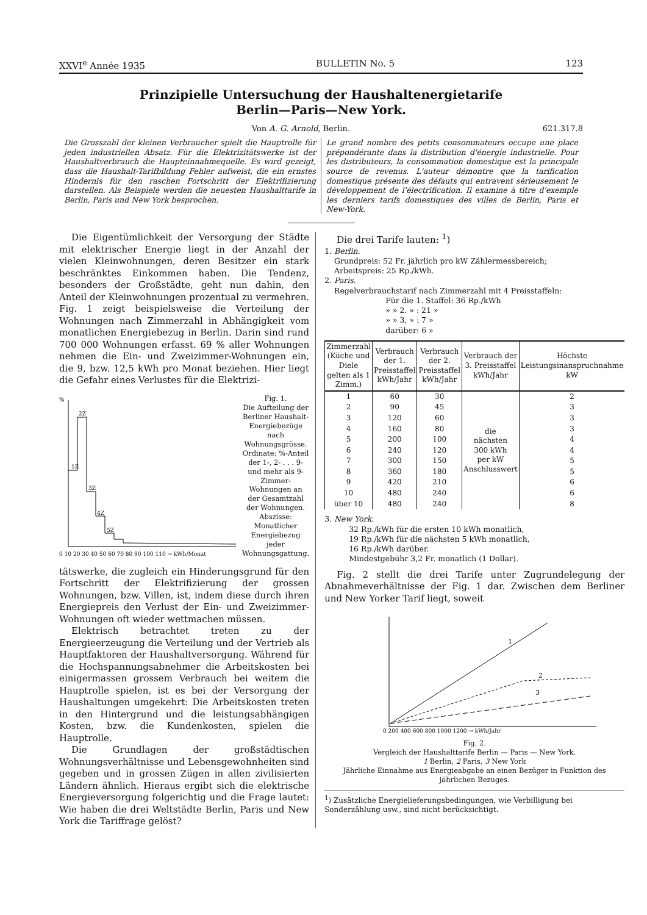XXVI<sup>e</sup> Année 1935 BULLETIN No. 5 123
Prinzipielle Untersuchung der Haushaltenergietarife
Berlin—Paris—New York.
Von A. G. Arnold, Berlin. 621.317.8
Die Grosszahl der kleinen Verbraucher spielt die Hauptrolle für jeden industriellen Absatz. Für die Elektrizitätswerke ist der Haushaltverbrauch die Haupteinnahmequelle. Es wird gezeigt, dass die Haushalt-Tarifbildung Fehler aufweist, die ein ernstes Hindernis für den raschen Fortschritt der Elektrifizierung darstellen. Als Beispiele werden die neuesten Haushalttarife in Berlin, Paris und New York besprochen.
Le grand nombre des petits consommateurs occupe une place prépondérante dans la distribution d'énergie industrielle. Pour les distributeurs, la consommation domestique est la principale source de revenus. L'auteur démontre que la tarification domestique présente des défauts qui entravent sérieusement le développement de l'électrification. Il examine à titre d'exemple les derniers tarifs domestiques des villes de Berlin, Paris et New-York.
Die Eigentümlichkeit der Versorgung der Städte mit elektrischer Energie liegt in der Anzahl der vielen Kleinwohnungen, deren Besitzer ein stark beschränktes Einkommen haben. Die Tendenz, besonders der Großstädte, geht nun dahin, den Anteil der Kleinwohnungen prozentual zu vermehren. Fig. 1 zeigt beispielsweise die Verteilung der Wohnungen nach Zimmerzahl in Abhängigkeit vom monatlichen Energiebezug in Berlin. Darin sind rund 700 000 Wohnungen erfasst. 69 % aller Wohnungen nehmen die Ein- und Zweizimmer-Wohnungen ein, die 9, bzw. 12,5 kWh pro Monat beziehen. Hier liegt die Gefahr eines Verlustes für die Elektrizi-
1Z
2Z
3Z
4Z
5Z
0 10 20 30 40 50 60 70 80 90 100 110 → kWh/Monat
%
Fig. 1.
Die Aufteilung der Berliner Haushalt-Energiebezüge nach Wohnungsgrösse. Ordinate: %-Anteil der 1-, 2- . . . 9- und mehr als 9-Zimmer-Wohnungen an der Gesamtzahl der Wohnungen. Abszisse: Monatlicher Energiebezug jeder Wohnungsgattung.
tätswerke, die zugleich ein Hinderungsgrund für den Fortschritt der Elektrifizierung der grossen Wohnungen, bzw. Villen, ist, indem diese durch ihren Energiepreis den Verlust der Ein- und Zweizimmer-Wohnungen oft wieder wettmachen müssen.
Elektrisch betrachtet treten zu der Energieerzeugung die Verteilung und der Vertrieb als Hauptfaktoren der Haushaltversorgung. Während für die Hochspannungsabnehmer die Arbeitskosten bei einigermassen grossem Verbrauch bei weitem die Hauptrolle spielen, ist es bei der Versorgung der Haushaltungen umgekehrt: Die Arbeitskosten treten in den Hintergrund und die leistungsabhängigen Kosten, bzw. die Kundenkosten, spielen die Hauptrolle.
Die Grundlagen der großstädtischen Wohnungsverhältnisse und Lebensgewohnheiten sind gegeben und in grossen Zügen in allen zivilisierten Ländern ähnlich. Hieraus ergibt sich die elektrische Energieversorgung folgerichtig und die Frage lautet: Wie haben die drei Weltstädte Berlin, Paris und New York die Tariffrage gelöst?
Die drei Tarife lauten: <sup>1</sup>)
1. Berlin.
Grundpreis: 52 Fr. jährlich pro kW Zählermessbereich;
Arbeitspreis: 25 Rp./kWh.
2. Paris.
Regelverbrauchstarif nach Zimmerzahl mit 4 Preisstaffeln:
Für die 1. Staffel: 36 Rp./kWh
» » 2. » : 21 »
» » 3. » : 7 »
darüber: 6 »
| Zimmerzahl (Küche und Diele gelten als 1 Zimm.) | Verbrauch der 1. Preisstaffel kWh/Jahr | Verbrauch der 2. Preisstaffel kWh/Jahr | Verbrauch der 3. Preisstaffel kWh/Jahr | Höchste Leistungsinanspruchnahme kW |
| --- | --- | --- | --- | --- |
| 1 | 60 | 30 | die nächsten 300 kWh per kW Anschlusswert | 2 |
| 2 | 90 | 45 | | 3 |
| 3 | 120 | 60 | | 3 |
| 4 | 160 | 80 | | 3 |
| 5 | 200 | 100 | | 4 |
| 6 | 240 | 120 | | 4 |
| 7 | 300 | 150 | | 5 |
| 8 | 360 | 180 | | 5 |
| 9 | 420 | 210 | | 6 |
| 10 | 480 | 240 | | 6 |
| über 10 | 480 | 240 | | 8 |
3. New York.
32 Rp./kWh für die ersten 10 kWh monatlich,
19 Rp./kWh für die nächsten 5 kWh monatlich,
16 Rp./kWh darüber.
Mindestgebühr 3,2 Fr. monatlich (1 Dollar).
Fig. 2 stellt die drei Tarife unter Zugrundelegung der Abnahmeverhältnisse der Fig. 1 dar. Zwischen dem Berliner und New Yorker Tarif liegt, soweit
0 200 400 600 800 1000 1200 → kWh/Jahr
1
2
3
Fig. 2.
Vergleich der Haushalttarife Berlin — Paris — New York.
1 Berlin, 2 Paris, 3 New York
Jährliche Einnahme aus Energieabgabe an einen Bezüger in Funktion des jährlichen Bezuges.
<sup>1</sup>) Zusätzliche Energielieferungsbedingungen, wie Verbilligung bei Sonderzählung usw., sind nicht berücksichtigt.